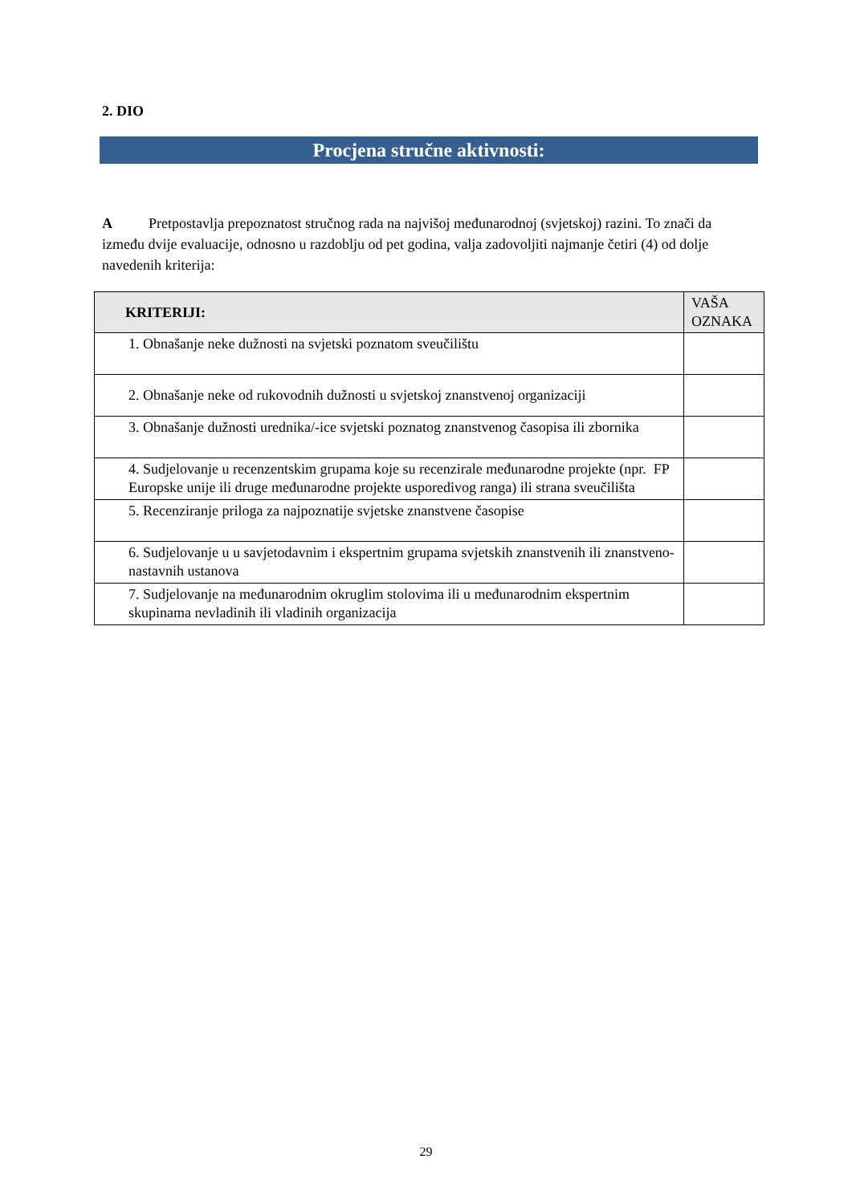2. DIO
Procjena stručne aktivnosti:
A Pretpostavlja prepoznatost stručnog rada na najvišoj međunarodnoj (svjetskoj) razini. To znači da između dvije evaluacije, odnosno u razdoblju od pet godina, valja zadovoljiti najmanje četiri (4) od dolje navedenih kriterija:
| KRITERIJI: | VAŠA OZNAKA |
| --- | --- |
| 1. Obnašanje neke dužnosti na svjetski poznatom sveučilištu | |
| 2. Obnašanje neke od rukovodnih dužnosti u svjetskoj znanstvenoj organizaciji | |
| 3. Obnašanje dužnosti urednika/-ice svjetski poznatog znanstvenog časopisa ili zbornika | |
| 4. Sudjelovanje u recenzentskim grupama koje su recenzirale međunarodne projekte (npr. FP Europske unije ili druge međunarodne projekte usporedivog ranga) ili strana sveučilišta | |
| 5. Recenziranje priloga za najpoznatije svjetske znanstvene časopise | |
| 6. Sudjelovanje u u savjetodavnim i ekspertnim grupama svjetskih znanstvenih ili znanstveno-nastavnih ustanova | |
| 7. Sudjelovanje na međunarodnim okruglim stolovima ili u međunarodnim ekspertnim skupinama nevladinih ili vladinih organizacija | |
29